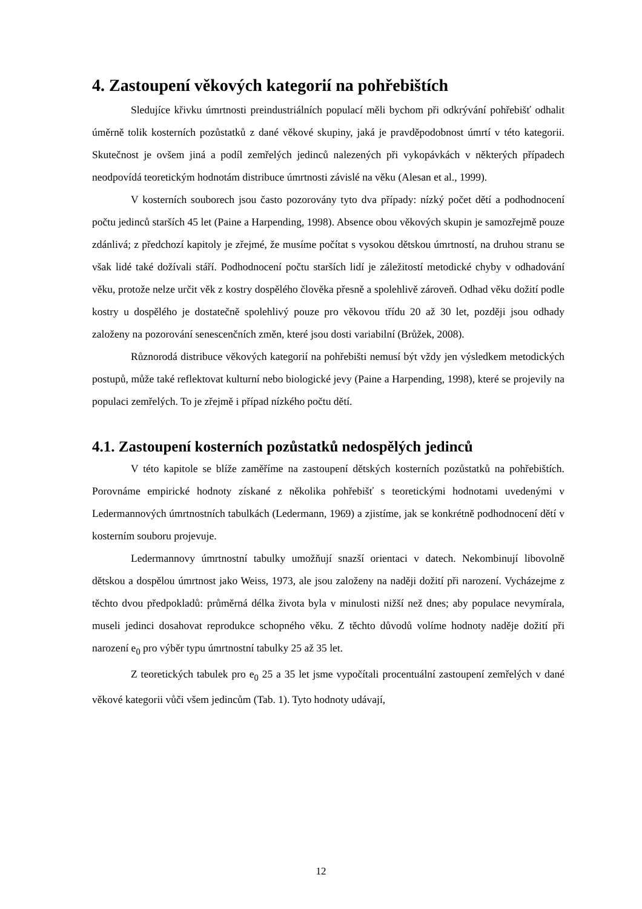4. Zastoupení věkových kategorií na pohřebištích
Sledujíce křivku úmrtnosti preindustriálních populací měli bychom při odkrývání pohřebišť odhalit úměrně tolik kosterních pozůstatků z dané věkové skupiny, jaká je pravděpodobnost úmrtí v této kategorii. Skutečnost je ovšem jiná a podíl zemřelých jedinců nalezených při vykopávkách v některých případech neodpovídá teoretickým hodnotám distribuce úmrtnosti závislé na věku (Alesan et al., 1999).
V kosterních souborech jsou často pozorovány tyto dva případy: nízký počet dětí a podhodnocení počtu jedinců starších 45 let (Paine a Harpending, 1998). Absence obou věkových skupin je samozřejmě pouze zdánlivá; z předchozí kapitoly je zřejmé, že musíme počítat s vysokou dětskou úmrtností, na druhou stranu se však lidé také dožívali stáří. Podhodnocení počtu starších lidí je záležitostí metodické chyby v odhadování věku, protože nelze určit věk z kostry dospělého člověka přesně a spolehlivě zároveň. Odhad věku dožití podle kostry u dospělého je dostatečně spolehlivý pouze pro věkovou třídu 20 až 30 let, později jsou odhady založeny na pozorování senescenčních změn, které jsou dosti variabilní (Brůžek, 2008).
Různorodá distribuce věkových kategorií na pohřebišti nemusí být vždy jen výsledkem metodických postupů, může také reflektovat kulturní nebo biologické jevy (Paine a Harpending, 1998), které se projevily na populaci zemřelých. To je zřejmě i případ nízkého počtu dětí.
4.1. Zastoupení kosterních pozůstatků nedospělých jedinců
V této kapitole se blíže zaměříme na zastoupení dětských kosterních pozůstatků na pohřebištích. Porovnáme empirické hodnoty získané z několika pohřebišť s teoretickými hodnotami uvedenými v Ledermannových úmrtnostních tabulkách (Ledermann, 1969) a zjistíme, jak se konkrétně podhodnocení dětí v kosterním souboru projevuje.
Ledermannovy úmrtnostní tabulky umožňují snazší orientaci v datech. Nekombinují libovolně dětskou a dospělou úmrtnost jako Weiss, 1973, ale jsou založeny na naději dožití při narození. Vycházejme z těchto dvou předpokladů: průměrná délka života byla v minulosti nižší než dnes; aby populace nevymírala, museli jedinci dosahovat reprodukce schopného věku. Z těchto důvodů volíme hodnoty naděje dožití při narození e<sub>0</sub> pro výběr typu úmrtnostní tabulky 25 až 35 let.
Z teoretických tabulek pro e<sub>0</sub> 25 a 35 let jsme vypočítali procentuální zastoupení zemřelých v dané věkové kategorii vůči všem jedincům (Tab. 1). Tyto hodnoty udávají,
12